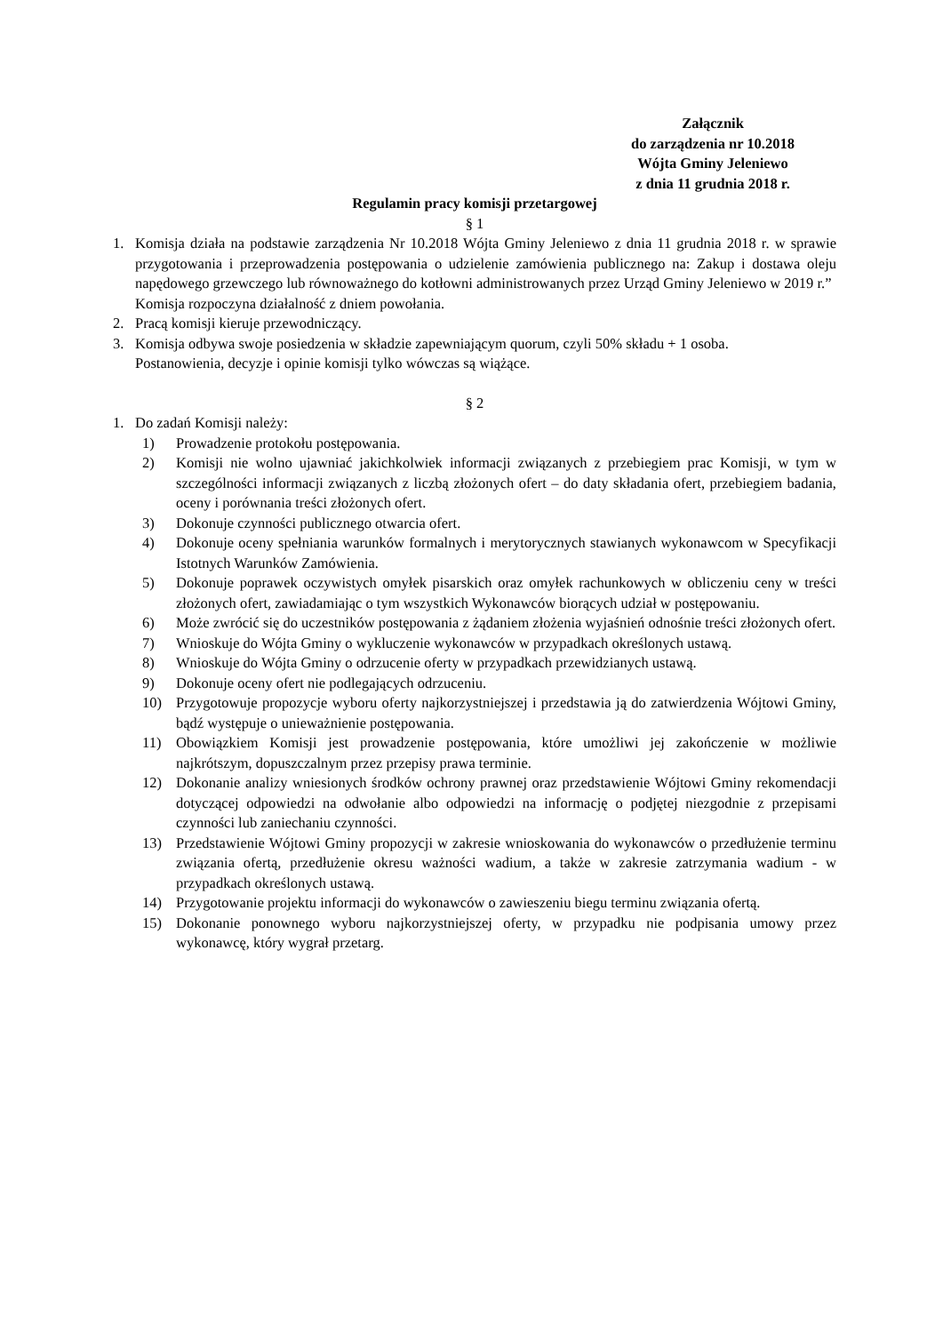Załącznik
do zarządzenia nr 10.2018
Wójta Gminy Jeleniewo
z dnia 11 grudnia 2018 r.
Regulamin pracy komisji przetargowej
§ 1
1. Komisja działa na podstawie zarządzenia Nr 10.2018 Wójta Gminy Jeleniewo z dnia 11 grudnia 2018 r. w sprawie przygotowania i przeprowadzenia postępowania o udzielenie zamówienia publicznego na: Zakup i dostawa oleju napędowego grzewczego lub równoważnego do kotłowni administrowanych przez Urząd Gminy Jeleniewo w 2019 r.”
Komisja rozpoczyna działalność z dniem powołania.
2. Pracą komisji kieruje przewodniczący.
3. Komisja odbywa swoje posiedzenia w składzie zapewniającym quorum, czyli 50% składu + 1 osoba.
Postanowienia, decyzje i opinie komisji tylko wówczas są wiążące.
§ 2
1. Do zadań Komisji należy:
1) Prowadzenie protokołu postępowania.
2) Komisji nie wolno ujawniać jakichkolwiek informacji związanych z przebiegiem prac Komisji, w tym w szczególności informacji związanych z liczbą złożonych ofert – do daty składania ofert, przebiegiem badania, oceny i porównania treści złożonych ofert.
3) Dokonuje czynności publicznego otwarcia ofert.
4) Dokonuje oceny spełniania warunków formalnych i merytorycznych stawianych wykonawcom w Specyfikacji Istotnych Warunków Zamówienia.
5) Dokonuje poprawek oczywistych omyłek pisarskich oraz omyłek rachunkowych w obliczeniu ceny w treści złożonych ofert, zawiadamiając o tym wszystkich Wykonawców biorących udział w postępowaniu.
6) Może zwrócić się do uczestników postępowania z żądaniem złożenia wyjaśnień odnośnie treści złożonych ofert.
7) Wnioskuje do Wójta Gminy o wykluczenie wykonawców w przypadkach określonych ustawą.
8) Wnioskuje do Wójta Gminy o odrzucenie oferty w przypadkach przewidzianych ustawą.
9) Dokonuje oceny ofert nie podlegających odrzuceniu.
10) Przygotowuje propozycje wyboru oferty najkorzystniejszej i przedstawia ją do zatwierdzenia Wójtowi Gminy, bądź występuje o unieważnienie postępowania.
11) Obowiązkiem Komisji jest prowadzenie postępowania, które umożliwi jej zakończenie w możliwie najkrótszym, dopuszczalnym przez przepisy prawa terminie.
12) Dokonanie analizy wniesionych środków ochrony prawnej oraz przedstawienie Wójtowi Gminy rekomendacji dotyczącej odpowiedzi na odwołanie albo odpowiedzi na informację o podjętej niezgodnie z przepisami czynności lub zaniechaniu czynności.
13) Przedstawienie Wójtowi Gminy propozycji w zakresie wnioskowania do wykonawców o przedłużenie terminu związania ofertą, przedłużenie okresu ważności wadium, a także w zakresie zatrzymania wadium - w przypadkach określonych ustawą.
14) Przygotowanie projektu informacji do wykonawców o zawieszeniu biegu terminu związania ofertą.
15) Dokonanie ponownego wyboru najkorzystniejszej oferty, w przypadku nie podpisania umowy przez wykonawcę, który wygrał przetarg.